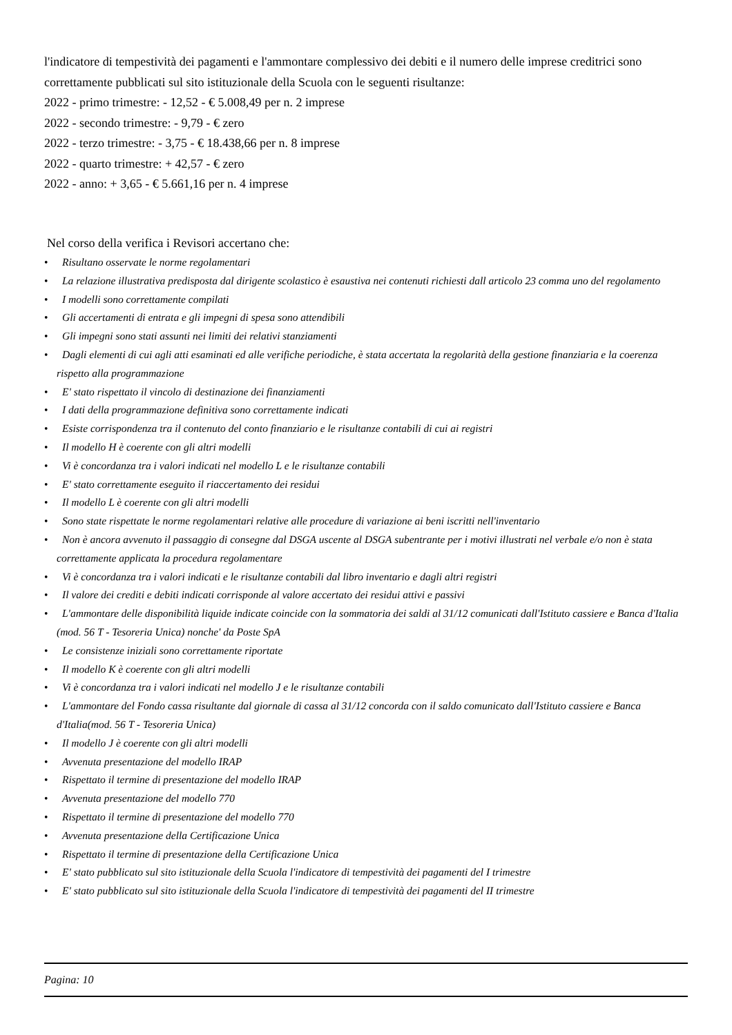l'indicatore di tempestività dei pagamenti e l'ammontare complessivo dei debiti e il numero delle imprese creditrici sono correttamente pubblicati sul sito istituzionale della Scuola con le seguenti risultanze:
2022 - primo trimestre: - 12,52 - € 5.008,49 per n. 2 imprese
2022 - secondo trimestre: - 9,79 - € zero
2022 - terzo trimestre: - 3,75 - € 18.438,66 per n. 8 imprese
2022 - quarto trimestre: + 42,57 - € zero
2022 - anno: + 3,65 - € 5.661,16 per n. 4 imprese
Nel corso della verifica i Revisori accertano che:
• Risultano osservate le norme regolamentari
• La relazione illustrativa predisposta dal dirigente scolastico è esaustiva nei contenuti richiesti dall articolo 23 comma uno del regolamento
• I modelli sono correttamente compilati
• Gli accertamenti di entrata e gli impegni di spesa sono attendibili
• Gli impegni sono stati assunti nei limiti dei relativi stanziamenti
• Dagli elementi di cui agli atti esaminati ed alle verifiche periodiche, è stata accertata la regolarità della gestione finanziaria e la coerenza rispetto alla programmazione
• E' stato rispettato il vincolo di destinazione dei finanziamenti
• I dati della programmazione definitiva sono correttamente indicati
• Esiste corrispondenza tra il contenuto del conto finanziario e le risultanze contabili di cui ai registri
• Il modello H è coerente con gli altri modelli
• Vi è concordanza tra i valori indicati nel modello L e le risultanze contabili
• E' stato correttamente eseguito il riaccertamento dei residui
• Il modello L è coerente con gli altri modelli
• Sono state rispettate le norme regolamentari relative alle procedure di variazione ai beni iscritti nell'inventario
• Non è ancora avvenuto il passaggio di consegne dal DSGA uscente al DSGA subentrante per i motivi illustrati nel verbale e/o non è stata correttamente applicata la procedura regolamentare
• Vi è concordanza tra i valori indicati e le risultanze contabili dal libro inventario e dagli altri registri
• Il valore dei crediti e debiti indicati corrisponde al valore accertato dei residui attivi e passivi
• L'ammontare delle disponibilità liquide indicate coincide con la sommatoria dei saldi al 31/12 comunicati dall'Istituto cassiere e Banca d'Italia (mod. 56 T - Tesoreria Unica) nonche' da Poste SpA
• Le consistenze iniziali sono correttamente riportate
• Il modello K è coerente con gli altri modelli
• Vi è concordanza tra i valori indicati nel modello J e le risultanze contabili
• L'ammontare del Fondo cassa risultante dal giornale di cassa al 31/12 concorda con il saldo comunicato dall'Istituto cassiere e Banca d'Italia(mod. 56 T - Tesoreria Unica)
• Il modello J è coerente con gli altri modelli
• Avvenuta presentazione del modello IRAP
• Rispettato il termine di presentazione del modello IRAP
• Avvenuta presentazione del modello 770
• Rispettato il termine di presentazione del modello 770
• Avvenuta presentazione della Certificazione Unica
• Rispettato il termine di presentazione della Certificazione Unica
• E' stato pubblicato sul sito istituzionale della Scuola l'indicatore di tempestività dei pagamenti del I trimestre
• E' stato pubblicato sul sito istituzionale della Scuola l'indicatore di tempestività dei pagamenti del II trimestre
Pagina: 10